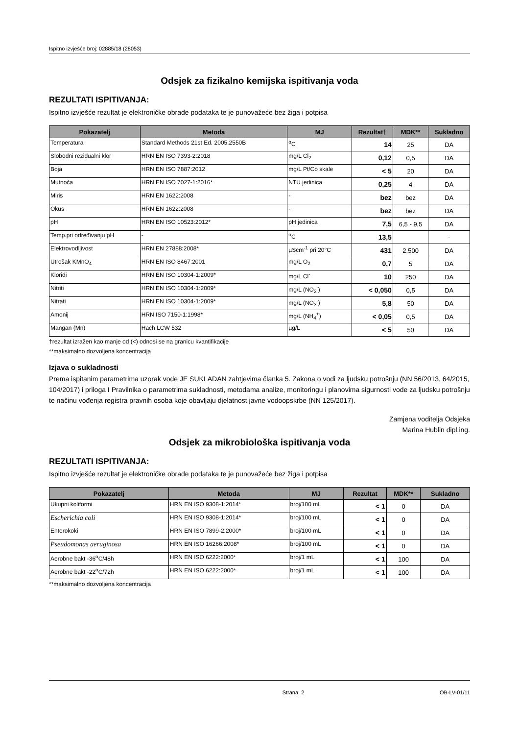Ispitno izvješće broj: 02885/18 (28053)
Odsjek za fizikalno kemijska ispitivanja voda
REZULTATI ISPITIVANJA:
Ispitno izvješće rezultat je elektroničke obrade podataka te je punovažeće bez žiga i potpisa
| Pokazatelj | Metoda | MJ | Rezultat† | MDK** | Sukladno |
| --- | --- | --- | --- | --- | --- |
| Temperatura | Standard Methods 21st Ed. 2005.2550B | <sup>o</sup> C | 14 | 25 | DA |
| Slobodni rezidualni klor | HRN EN ISO 7393-2:2018 | mg/L Cl<sub>2</sub> | 0,12 | 0,5 | DA |
| Boja | HRN EN ISO 7887:2012 | mg/L Pt/Co skale | < 5 | 20 | DA |
| Mutnoća | HRN EN ISO 7027-1:2016* | NTU jedinica | 0,25 | 4 | DA |
| Miris | HRN EN 1622:2008 | - | bez | bez | DA |
| Okus | HRN EN 1622:2008 | - | bez | bez | DA |
| pH | HRN EN ISO 10523:2012* | pH jedinica | 7,5 | 6,5 - 9,5 | DA |
| Temp.pri određivanju pH | - | <sup>o</sup> C | 13,5 | | - |
| Elektrovodljivost | HRN EN 27888:2008* | µScm<sup>-1</sup> pri 20°C | 431 | 2.500 | DA |
| Utrošak KMnO<sub>4</sub> | HRN EN ISO 8467:2001 | mg/L O<sub>2</sub> | 0,7 | 5 | DA |
| Kloridi | HRN EN ISO 10304-1:2009* | mg/L Cl<sup>-</sup> | 10 | 250 | DA |
| Nitriti | HRN EN ISO 10304-1:2009* | mg/L (NO<sub>2</sub><sup>-</sup>) | < 0,050 | 0,5 | DA |
| Nitrati | HRN EN ISO 10304-1:2009* | mg/L (NO<sub>3</sub><sup>-</sup>) | 5,8 | 50 | DA |
| Amonij | HRN ISO 7150-1:1998* | mg/L (NH<sub>4</sub><sup>+</sup>) | < 0,05 | 0,5 | DA |
| Mangan (Mn) | Hach LCW 532 | µg/L | < 5 | 50 | DA |
†rezultat izražen kao manje od (<) odnosi se na granicu kvantifikacije
**maksimalno dozvoljena koncentracija
Izjava o sukladnosti
Prema ispitanim parametrima uzorak vode JE SUKLADAN zahtjevima članka 5. Zakona o vodi za ljudsku potrošnju (NN 56/2013, 64/2015, 104/2017) i priloga I Pravilnika o parametrima sukladnosti, metodama analize, monitoringu i planovima sigurnosti vode za ljudsku potrošnju te načinu vođenja registra pravnih osoba koje obavljaju djelatnost javne vodoopskrbe (NN 125/2017).
Zamjena voditelja Odsjeka
Marina Hublin dipl.ing.
Odsjek za mikrobiološka ispitivanja voda
REZULTATI ISPITIVANJA:
Ispitno izvješće rezultat je elektroničke obrade podataka te je punovažeće bez žiga i potpisa
| Pokazatelj | Metoda | MJ | Rezultat | MDK** | Sukladno |
| --- | --- | --- | --- | --- | --- |
| Ukupni koliformi | HRN EN ISO 9308-1:2014* | broj/100 mL | < 1 | 0 | DA |
| Escherichia coli | HRN EN ISO 9308-1:2014* | broj/100 mL | < 1 | 0 | DA |
| Enterokoki | HRN EN ISO 7899-2:2000* | broj/100 mL | < 1 | 0 | DA |
| Pseudomonas aeruginosa | HRN EN ISO 16266:2008* | broj/100 mL | < 1 | 0 | DA |
| Aerobne bakt -36<sup>o</sup>C/48h | HRN EN ISO 6222:2000* | broj/1 mL | < 1 | 100 | DA |
| Aerobne bakt -22<sup>o</sup>C/72h | HRN EN ISO 6222:2000* | broj/1 mL | < 1 | 100 | DA |
**maksimalno dozvoljena koncentracija
Strana: 2 OB-LV-01/11